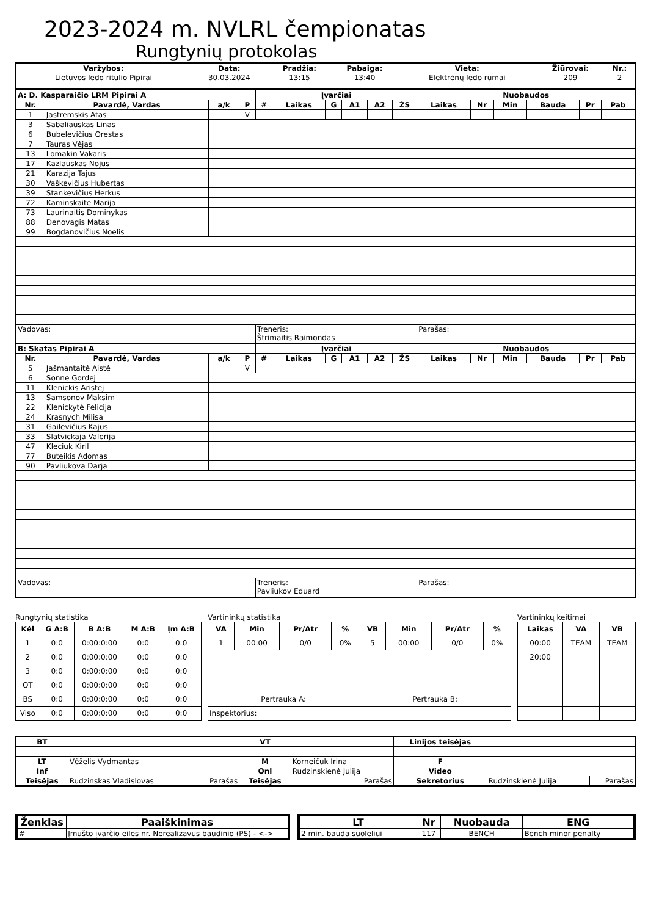2023-2024 m. NVLRL čempionatas
Rungtynių protokolas
| Varžybos: | Data: | Pradžia: | Pabaiga: | Vieta: | Žiūrovai: | Nr.: |
| Lietuvos ledo ritulio Pipirai | 30.03.2024 | 13:15 | 13:40 | Elektrėnų ledo rūmai | 209 | 2 |
| A: D. Kasparaičio LRM Pipirai A | | | | Įvarčiai | | | | | | Nuobaudos | | | | | |
| --- | --- | --- | --- | --- | --- | --- | --- | --- | --- | --- | --- | --- | --- | --- | --- |
| Nr. | Pavardė, Vardas | a/k | P | # | Laikas | G | A1 | A2 | ŽS | Laikas | Nr | Min | Bauda | Pr | Pab |
| 1 | Jastremskis Atas | | V | | | | | | | | | | | | |
| 3 | Sabaliauskas Linas | | | | | | | | | | | | | | |
| 6 | Bubelevičius Orestas | | | | | | | | | | | | | | |
| 7 | Tauras Vėjas | | | | | | | | | | | | | | |
| 13 | Lomakin Vakaris | | | | | | | | | | | | | | |
| 17 | Kazlauskas Nojus | | | | | | | | | | | | | | |
| 21 | Karazija Tajus | | | | | | | | | | | | | | |
| 30 | Vaškevičius Hubertas | | | | | | | | | | | | | | |
| 39 | Stankevičius Herkus | | | | | | | | | | | | | | |
| 72 | Kaminskaitė Marija | | | | | | | | | | | | | | |
| 73 | Laurinaitis Dominykas | | | | | | | | | | | | | | |
| 88 | Denovagis Matas | | | | | | | | | | | | | | |
| 99 | Bogdanovičius Noelis | | | | | | | | | | | | | | |
| Vadovas: | | | | Treneris: Štrimaitis Raimondas | | | | | | Parašas: | | | | | |
| B: Skatas Pipirai A | | | | Įvarčiai | | | | | | Nuobaudos | | | | | |
| Nr. | Pavardė, Vardas | a/k | P | # | Laikas | G | A1 | A2 | ŽS | Laikas | Nr | Min | Bauda | Pr | Pab |
| 5 | Jašmantaitė Aistė | | V | | | | | | | | | | | | |
| 6 | Sonne Gordej | | | | | | | | | | | | | | |
| 11 | Klenickis Aristej | | | | | | | | | | | | | | |
| 13 | Samsonov Maksim | | | | | | | | | | | | | | |
| 22 | Klenickytė Felicija | | | | | | | | | | | | | | |
| 24 | Krasnych Milisa | | | | | | | | | | | | | | |
| 31 | Gailevičius Kajus | | | | | | | | | | | | | | |
| 33 | Slatvickaja Valerija | | | | | | | | | | | | | | |
| 47 | Kleciuk Kiril | | | | | | | | | | | | | | |
| 77 | Buteikis Adomas | | | | | | | | | | | | | | |
| 90 | Pavliukova Darja | | | | | | | | | | | | | | |
| Vadovas: | | | | Treneris: Pavliukov Eduard | | | | | | Parašas: | | | | | |
Rungtynių statistika
| Kėl | G A:B | B A:B | M A:B | Įm A:B |
| --- | --- | --- | --- | --- |
| 1 | 0:0 | 0:00:0:00 | 0:0 | 0:0 |
| 2 | 0:0 | 0:00:0:00 | 0:0 | 0:0 |
| 3 | 0:0 | 0:00:0:00 | 0:0 | 0:0 |
| OT | 0:0 | 0:00:0:00 | 0:0 | 0:0 |
| BS | 0:0 | 0:00:0:00 | 0:0 | 0:0 |
| Viso | 0:0 | 0:00:0:00 | 0:0 | 0:0 |
Vartininkų statistika
| VA | Min | Pr/Atr | % | VB | Min | Pr/Atr | % |
| --- | --- | --- | --- | --- | --- | --- | --- |
| 1 | 00:00 | 0/0 | 0% | 5 | 00:00 | 0/0 | 0% |
| Pertrauka A: | | | | Pertrauka B: | | | |
| Inspektorius: | | | | | | | |
Vartininkų keitimai
| Laikas | VA | VB |
| --- | --- | --- |
| 00:00 | TEAM | TEAM |
| 20:00 | | |
| BT | | | VT | | | Linijos teisėjas | | |
| LT | Vėželis Vydmantas | | M | Korneičuk Irina | | F | | |
| Inf | | | Onl | Rudzinskienė Julija | | Video | | |
| Teisėjas | Rudzinskas Vladislovas | Parašas | Teisėjas | | Parašas | Sekretorius | Rudzinskienė Julija | Parašas |
| Ženklas | Paaiškinimas |
| --- | --- |
| # | Įmušto įvarčio eilės nr. Nerealizavus baudinio (PS) - <-> |
| LT | Nr | Nuobauda | ENG |
| --- | --- | --- | --- |
| 2 min. bauda suoleliui | 117 | BENCH | Bench minor penalty |